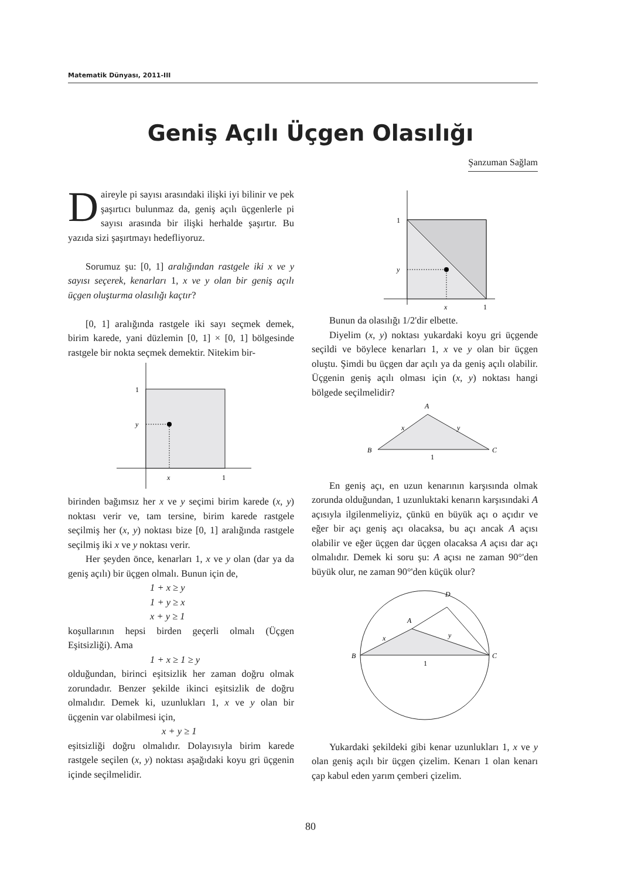Matematik Dünyası, 2011-III
Geniş Açılı Üçgen Olasılığı
Şanzuman Sağlam
Daireyle pi sayısı arasındaki ilişki iyi bilinir ve pek şaşırtıcı bulunmaz da, geniş açılı üçgenlerle pi sayısı arasında bir ilişki herhalde şaşırtır. Bu yazıda sizi şaşırtmayı hedefliyoruz.
Sorumuz şu: [0, 1] aralığından rastgele iki x ve y sayısı seçerek, kenarları 1, x ve y olan bir geniş açılı üçgen oluşturma olasılığı kaçtır?
[0, 1] aralığında rastgele iki sayı seçmek demek, birim karede, yani düzlemin [0, 1] × [0, 1] bölgesinde rastgele bir nokta seçmek demektir. Nitekim bir-
1
y
x
1
birinden bağımsız her x ve y seçimi birim karede (x, y) noktası verir ve, tam tersine, birim karede rastgele seçilmiş her (x, y) noktası bize [0, 1] aralığında rastgele seçilmiş iki x ve y noktası verir.
Her şeyden önce, kenarları 1, x ve y olan (dar ya da geniş açılı) bir üçgen olmalı. Bunun için de,
1 + x ≥ y
1 + y ≥ x
x + y ≥ 1
koşullarının hepsi birden geçerli olmalı (Üçgen Eşitsizliği). Ama
1 + x ≥ 1 ≥ y
olduğundan, birinci eşitsizlik her zaman doğru olmak zorundadır. Benzer şekilde ikinci eşitsizlik de doğru olmalıdır. Demek ki, uzunlukları 1, x ve y olan bir üçgenin var olabilmesi için,
x + y ≥ 1
eşitsizliği doğru olmalıdır. Dolayısıyla birim karede rastgele seçilen (x, y) noktası aşağıdaki koyu gri üçgenin içinde seçilmelidir.
1
y
x
1
Bunun da olasılığı 1/2'dir elbette.
Diyelim (x, y) noktası yukardaki koyu gri üçgende seçildi ve böylece kenarları 1, x ve y olan bir üçgen oluştu. Şimdi bu üçgen dar açılı ya da geniş açılı olabilir. Üçgenin geniş açılı olması için (x, y) noktası hangi bölgede seçilmelidir?
A
B
C
x
y
1
En geniş açı, en uzun kenarının karşısında olmak zorunda olduğundan, 1 uzunluktaki kenarın karşısındaki A açısıyla ilgilenmeliyiz, çünkü en büyük açı o açıdır ve eğer bir açı geniş açı olacaksa, bu açı ancak A açısı olabilir ve eğer üçgen dar üçgen olacaksa A açısı dar açı olmalıdır. Demek ki soru şu: A açısı ne zaman 90°'den büyük olur, ne zaman 90°'den küçük olur?
D
A
B
C
x
y
1
Yukardaki şekildeki gibi kenar uzunlukları 1, x ve y olan geniş açılı bir üçgen çizelim. Kenarı 1 olan kenarı çap kabul eden yarım çemberi çizelim.
80